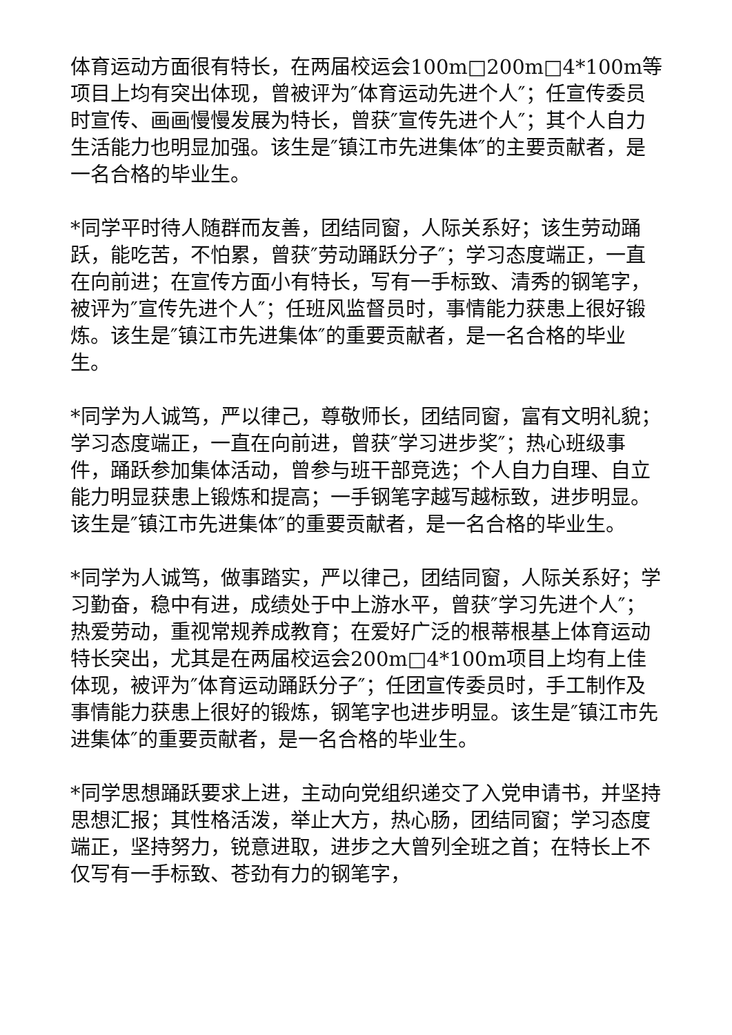体育运动方面很有特长，在两届校运会100m□200m□4*100m等项目上均有突出体现，曾被评为″体育运动先进个人″；任宣传委员时宣传、画画慢慢发展为特长，曾获″宣传先进个人″；其个人自力生活能力也明显加强。该生是″镇江市先进集体″的主要贡献者，是一名合格的毕业生。
*同学平时待人随群而友善，团结同窗，人际关系好；该生劳动踊跃，能吃苦，不怕累，曾获″劳动踊跃分子″；学习态度端正，一直在向前进；在宣传方面小有特长，写有一手标致、清秀的钢笔字，被评为″宣传先进个人″；任班风监督员时，事情能力获患上很好锻炼。该生是″镇江市先进集体″的重要贡献者，是一名合格的毕业生。
*同学为人诚笃，严以律己，尊敬师长，团结同窗，富有文明礼貌；学习态度端正，一直在向前进，曾获″学习进步奖″；热心班级事件，踊跃参加集体活动，曾参与班干部竞选；个人自力自理、自立能力明显获患上锻炼和提高；一手钢笔字越写越标致，进步明显。该生是″镇江市先进集体″的重要贡献者，是一名合格的毕业生。
*同学为人诚笃，做事踏实，严以律己，团结同窗，人际关系好；学习勤奋，稳中有进，成绩处于中上游水平，曾获″学习先进个人″；热爱劳动，重视常规养成教育；在爱好广泛的根蒂根基上体育运动特长突出，尤其是在两届校运会200m□4*100m项目上均有上佳体现，被评为″体育运动踊跃分子″；任团宣传委员时，手工制作及事情能力获患上很好的锻炼，钢笔字也进步明显。该生是″镇江市先进集体″的重要贡献者，是一名合格的毕业生。
*同学思想踊跃要求上进，主动向党组织递交了入党申请书，并坚持思想汇报；其性格活泼，举止大方，热心肠，团结同窗；学习态度端正，坚持努力，锐意进取，进步之大曾列全班之首；在特长上不仅写有一手标致、苍劲有力的钢笔字，